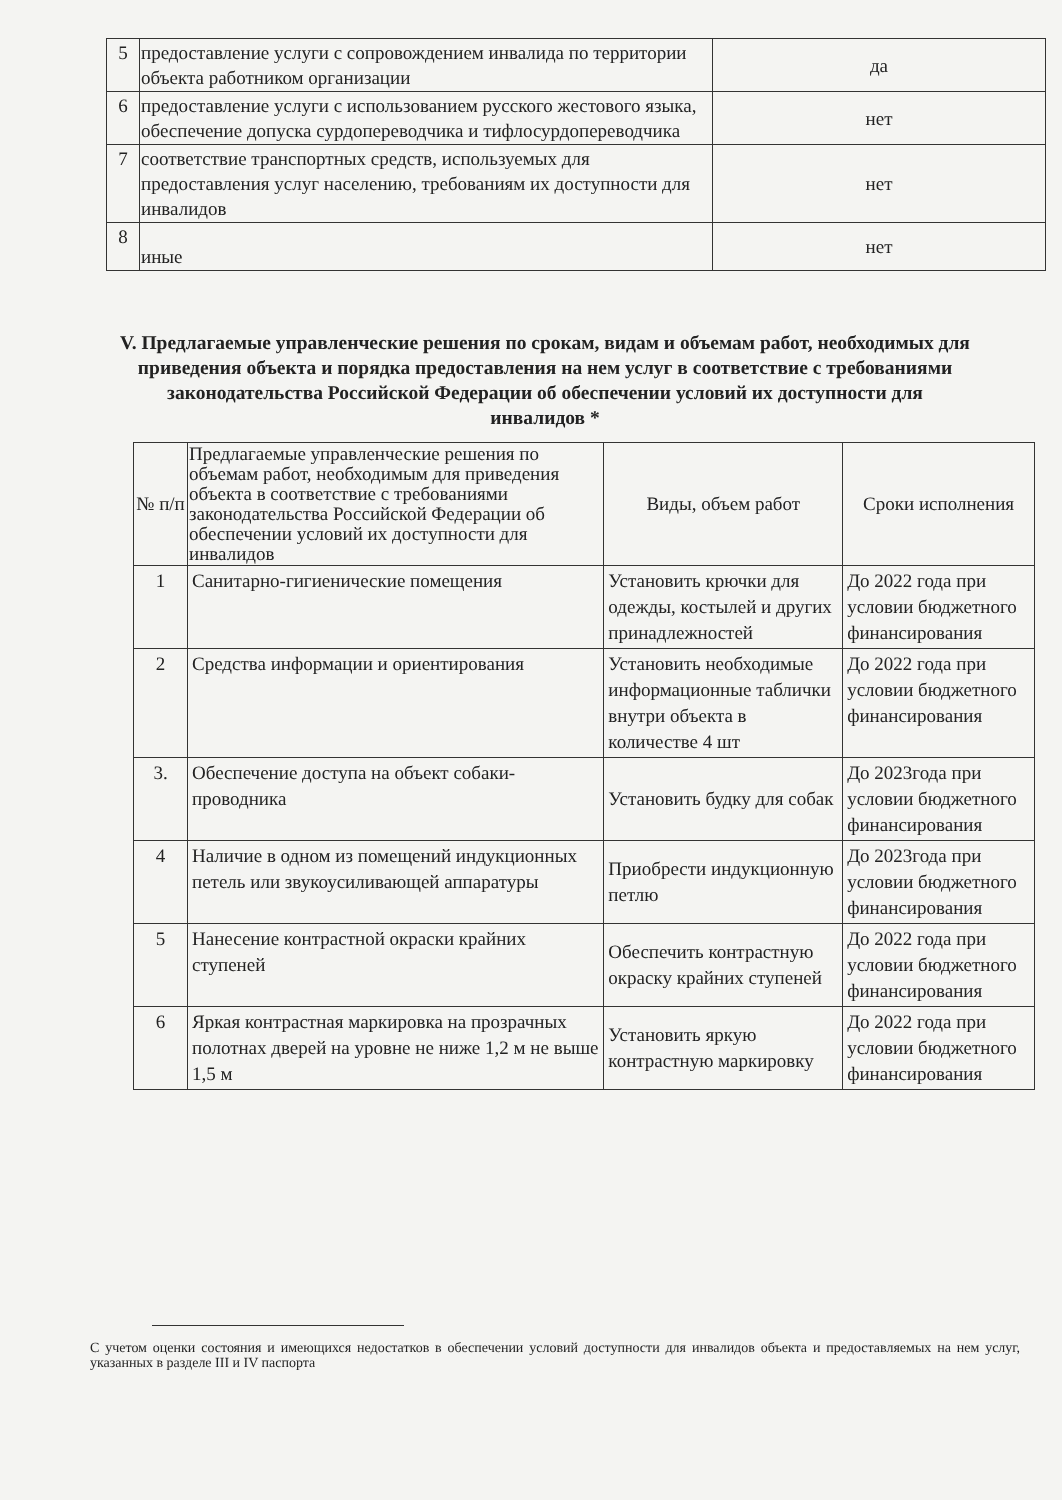| 5 | предоставление услуги с сопровождением инвалида по территории объекта работником организации | да |
| 6 | предоставление услуги с использованием русского жестового языка, обеспечение допуска сурдопереводчика и тифлосурдопереводчика | нет |
| 7 | соответствие транспортных средств, используемых для предоставления услуг населению, требованиям их доступности для инвалидов | нет |
| 8 | иные | нет |
V. Предлагаемые управленческие решения по срокам, видам и объемам работ, необходимых для приведения объекта и порядка предоставления на нем услуг в соответствие с требованиями законодательства Российской Федерации об обеспечении условий их доступности для инвалидов *
| № п/п | Предлагаемые управленческие решения по объемам работ, необходимым для приведения объекта в соответствие с требованиями законодательства Российской Федерации об обеспечении условий их доступности для инвалидов | Виды, объем работ | Сроки исполнения |
| --- | --- | --- | --- |
| 1 | Санитарно-гигиенические помещения | Установить крючки для одежды, костылей и других принадлежностей | До 2022 года при условии бюджетного финансирования |
| 2 | Средства информации и ориентирования | Установить необходимые информационные таблички внутри объекта в количестве 4 шт | До 2022 года при условии бюджетного финансирования |
| 3. | Обеспечение доступа на объект собаки- проводника | Установить будку для собак | До 2023года при условии бюджетного финансирования |
| 4 | Наличие в одном из помещений индукционных петель или звукоусиливающей аппаратуры | Приобрести индукционную петлю | До 2023года при условии бюджетного финансирования |
| 5 | Нанесение контрастной окраски крайних ступеней | Обеспечить контрастную окраску крайних ступеней | До 2022 года при условии бюджетного финансирования |
| 6 | Яркая контрастная маркировка на прозрачных полотнах дверей на уровне не ниже 1,2 м не выше 1,5 м | Установить яркую контрастную маркировку | До 2022 года при условии бюджетного финансирования |
С учетом оценки состояния и имеющихся недостатков в обеспечении условий доступности для инвалидов объекта и предоставляемых на нем услуг, указанных в разделе III и IV паспорта